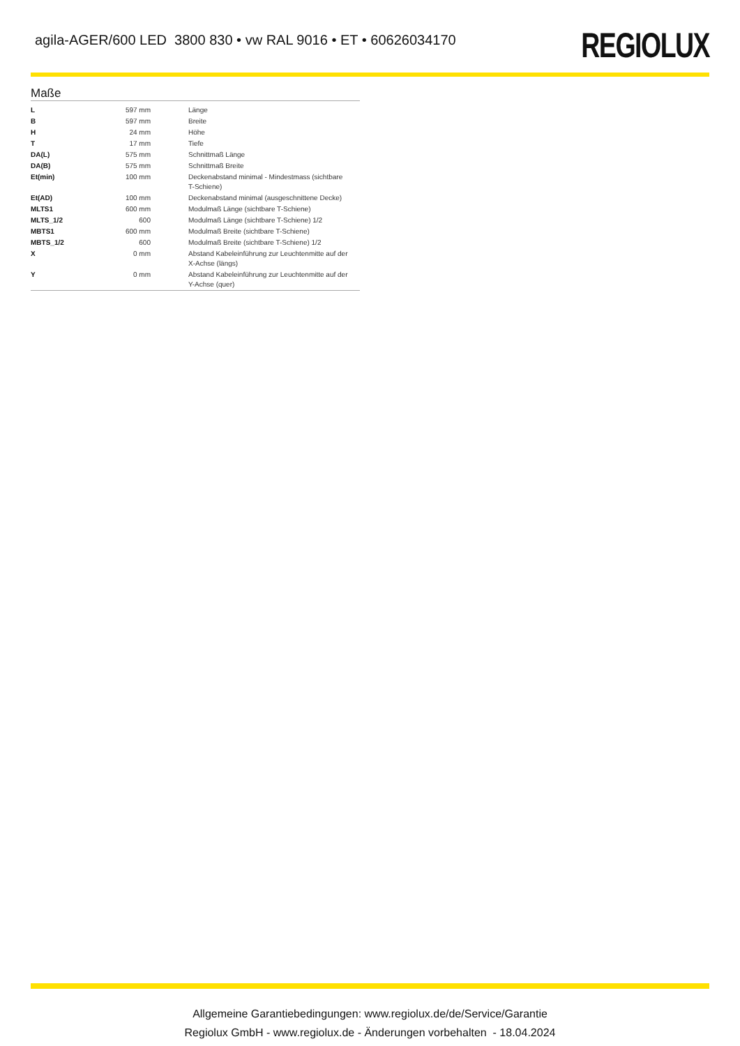agila-AGER/600 LED 3800 830 • vw RAL 9016 • ET • 60626034170
REGIOLUX
Maße
| L | 597 mm | Länge |
| B | 597 mm | Breite |
| H | 24 mm | Höhe |
| T | 17 mm | Tiefe |
| DA(L) | 575 mm | Schnittmaß Länge |
| DA(B) | 575 mm | Schnittmaß Breite |
| Et(min) | 100 mm | Deckenabstand minimal - Mindestmass (sichtbare T-Schiene) |
| Et(AD) | 100 mm | Deckenabstand minimal (ausgeschnittene Decke) |
| MLTS1 | 600 mm | Modulmaß Länge (sichtbare T-Schiene) |
| MLTS_1/2 | 600 | Modulmaß Länge (sichtbare T-Schiene) 1/2 |
| MBTS1 | 600 mm | Modulmaß Breite (sichtbare T-Schiene) |
| MBTS_1/2 | 600 | Modulmaß Breite (sichtbare T-Schiene) 1/2 |
| X | 0 mm | Abstand Kabeleinführung zur Leuchtenmitte auf der X-Achse (längs) |
| Y | 0 mm | Abstand Kabeleinführung zur Leuchtenmitte auf der Y-Achse (quer) |
Allgemeine Garantiebedingungen: www.regiolux.de/de/Service/Garantie
Regiolux GmbH - www.regiolux.de - Änderungen vorbehalten - 18.04.2024